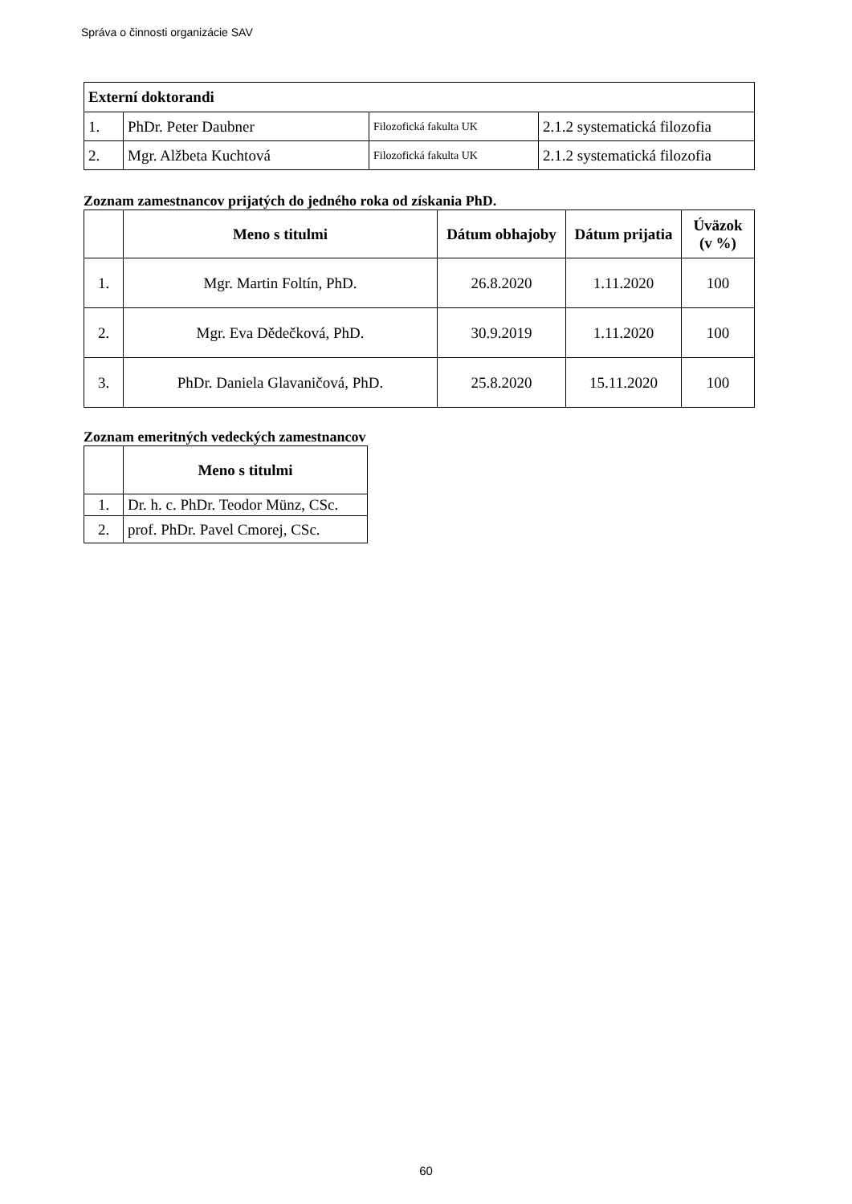Správa o činnosti organizácie SAV
| Externí doktorandi | | | |
| --- | --- | --- | --- |
| 1. | PhDr. Peter Daubner | Filozofická fakulta UK | 2.1.2 systematická filozofia |
| 2. | Mgr. Alžbeta Kuchtová | Filozofická fakulta UK | 2.1.2 systematická filozofia |
Zoznam zamestnancov prijatých do jedného roka od získania PhD.
| | Meno s titulmi | Dátum obhajoby | Dátum prijatia | Úväzok (v %) |
| --- | --- | --- | --- | --- |
| 1. | Mgr. Martin Foltín, PhD. | 26.8.2020 | 1.11.2020 | 100 |
| 2. | Mgr. Eva Dědečková, PhD. | 30.9.2019 | 1.11.2020 | 100 |
| 3. | PhDr. Daniela Glavaničová, PhD. | 25.8.2020 | 15.11.2020 | 100 |
Zoznam emeritných vedeckých zamestnancov
| | Meno s titulmi |
| --- | --- |
| 1. | Dr. h. c. PhDr. Teodor Münz, CSc. |
| 2. | prof. PhDr. Pavel Cmorej, CSc. |
60